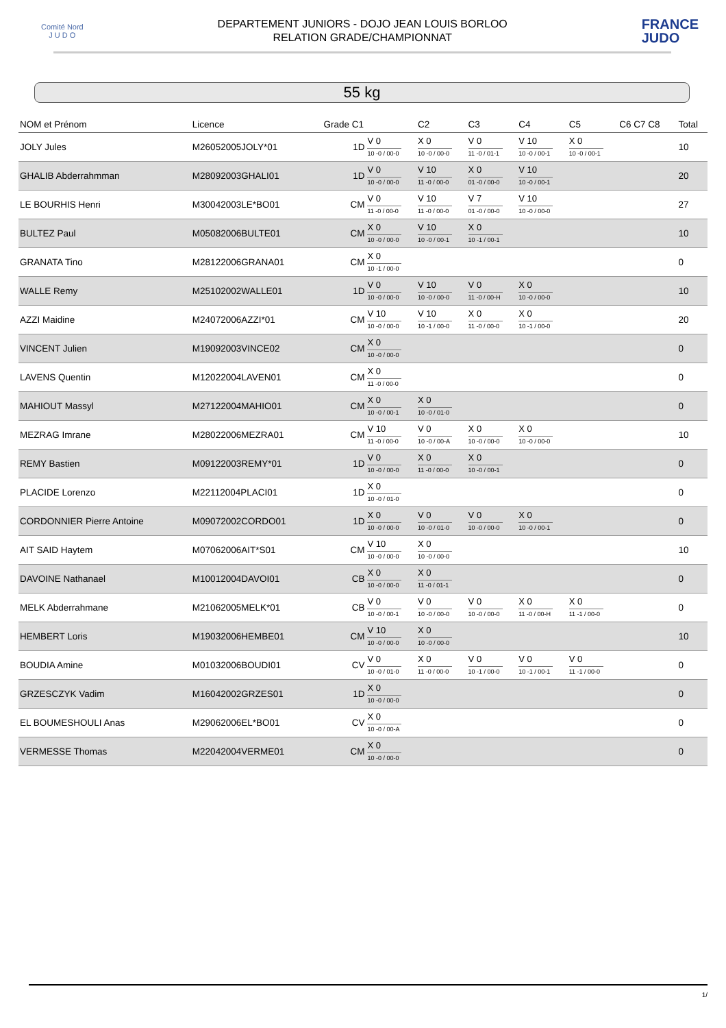Comité Nord
J U D O
DEPARTEMENT JUNIORS - DOJO JEAN LOUIS BORLOO
RELATION GRADE/CHAMPIONNAT
FRANCE
JUDO
55 kg
| NOM et Prénom | Licence | Grade C1 | | C2 | C3 | C4 | C5 | C6 C7 C8 | Total |
| --- | --- | --- | --- | --- | --- | --- | --- | --- | --- |
| JOLY Jules | M26052005JOLY*01 | 1D | V 0 10 -0 / 00-0 | X 0 10 -0 / 00-0 | V 0 11 -0 / 01-1 | V 10 10 -0 / 00-1 | X 0 10 -0 / 00-1 | | 10 |
| GHALIB Abderrahmman | M28092003GHALI01 | 1D | V 0 10 -0 / 00-0 | V 10 11 -0 / 00-0 | X 0 01 -0 / 00-0 | V 10 10 -0 / 00-1 | | | 20 |
| LE BOURHIS Henri | M30042003LE*BO01 | CM | V 0 11 -0 / 00-0 | V 10 11 -0 / 00-0 | V 7 01 -0 / 00-0 | V 10 10 -0 / 00-0 | | | 27 |
| BULTEZ Paul | M05082006BULTE01 | CM | X 0 10 -0 / 00-0 | V 10 10 -0 / 00-1 | X 0 10 -1 / 00-1 | | | | 10 |
| GRANATA Tino | M28122006GRANA01 | CM | X 0 10 -1 / 00-0 | | | | | | 0 |
| WALLE Remy | M25102002WALLE01 | 1D | V 0 10 -0 / 00-0 | V 10 10 -0 / 00-0 | V 0 11 -0 / 00-H | X 0 10 -0 / 00-0 | | | 10 |
| AZZI Maidine | M24072006AZZI*01 | CM | V 10 10 -0 / 00-0 | V 10 10 -1 / 00-0 | X 0 11 -0 / 00-0 | X 0 10 -1 / 00-0 | | | 20 |
| VINCENT Julien | M19092003VINCE02 | CM | X 0 10 -0 / 00-0 | | | | | | 0 |
| LAVENS Quentin | M12022004LAVEN01 | CM | X 0 11 -0 / 00-0 | | | | | | 0 |
| MAHIOUT Massyl | M27122004MAHIO01 | CM | X 0 10 -0 / 00-1 | X 0 10 -0 / 01-0 | | | | | 0 |
| MEZRAG Imrane | M28022006MEZRA01 | CM | V 10 11 -0 / 00-0 | V 0 10 -0 / 00-A | X 0 10 -0 / 00-0 | X 0 10 -0 / 00-0 | | | 10 |
| REMY Bastien | M09122003REMY*01 | 1D | V 0 10 -0 / 00-0 | X 0 11 -0 / 00-0 | X 0 10 -0 / 00-1 | | | | 0 |
| PLACIDE Lorenzo | M22112004PLACI01 | 1D | X 0 10 -0 / 01-0 | | | | | | 0 |
| CORDONNIER Pierre Antoine | M09072002CORDO01 | 1D | X 0 10 -0 / 00-0 | V 0 10 -0 / 01-0 | V 0 10 -0 / 00-0 | X 0 10 -0 / 00-1 | | | 0 |
| AIT SAID Haytem | M07062006AIT*S01 | CM | V 10 10 -0 / 00-0 | X 0 10 -0 / 00-0 | | | | | 10 |
| DAVOINE Nathanael | M10012004DAVOI01 | CB | X 0 10 -0 / 00-0 | X 0 11 -0 / 01-1 | | | | | 0 |
| MELK Abderrahmane | M21062005MELK*01 | CB | V 0 10 -0 / 00-1 | V 0 10 -0 / 00-0 | V 0 10 -0 / 00-0 | X 0 11 -0 / 00-H | X 0 11 -1 / 00-0 | | 0 |
| HEMBERT Loris | M19032006HEMBE01 | CM | V 10 10 -0 / 00-0 | X 0 10 -0 / 00-0 | | | | | 10 |
| BOUDIA Amine | M01032006BOUDI01 | CV | V 0 10 -0 / 01-0 | X 0 11 -0 / 00-0 | V 0 10 -1 / 00-0 | V 0 10 -1 / 00-1 | V 0 11 -1 / 00-0 | | 0 |
| GRZESCZYK Vadim | M16042002GRZES01 | 1D | X 0 10 -0 / 00-0 | | | | | | 0 |
| EL BOUMESHOULI Anas | M29062006EL*BO01 | CV | X 0 10 -0 / 00-A | | | | | | 0 |
| VERMESSE Thomas | M22042004VERME01 | CM | X 0 10 -0 / 00-0 | | | | | | 0 |
1/